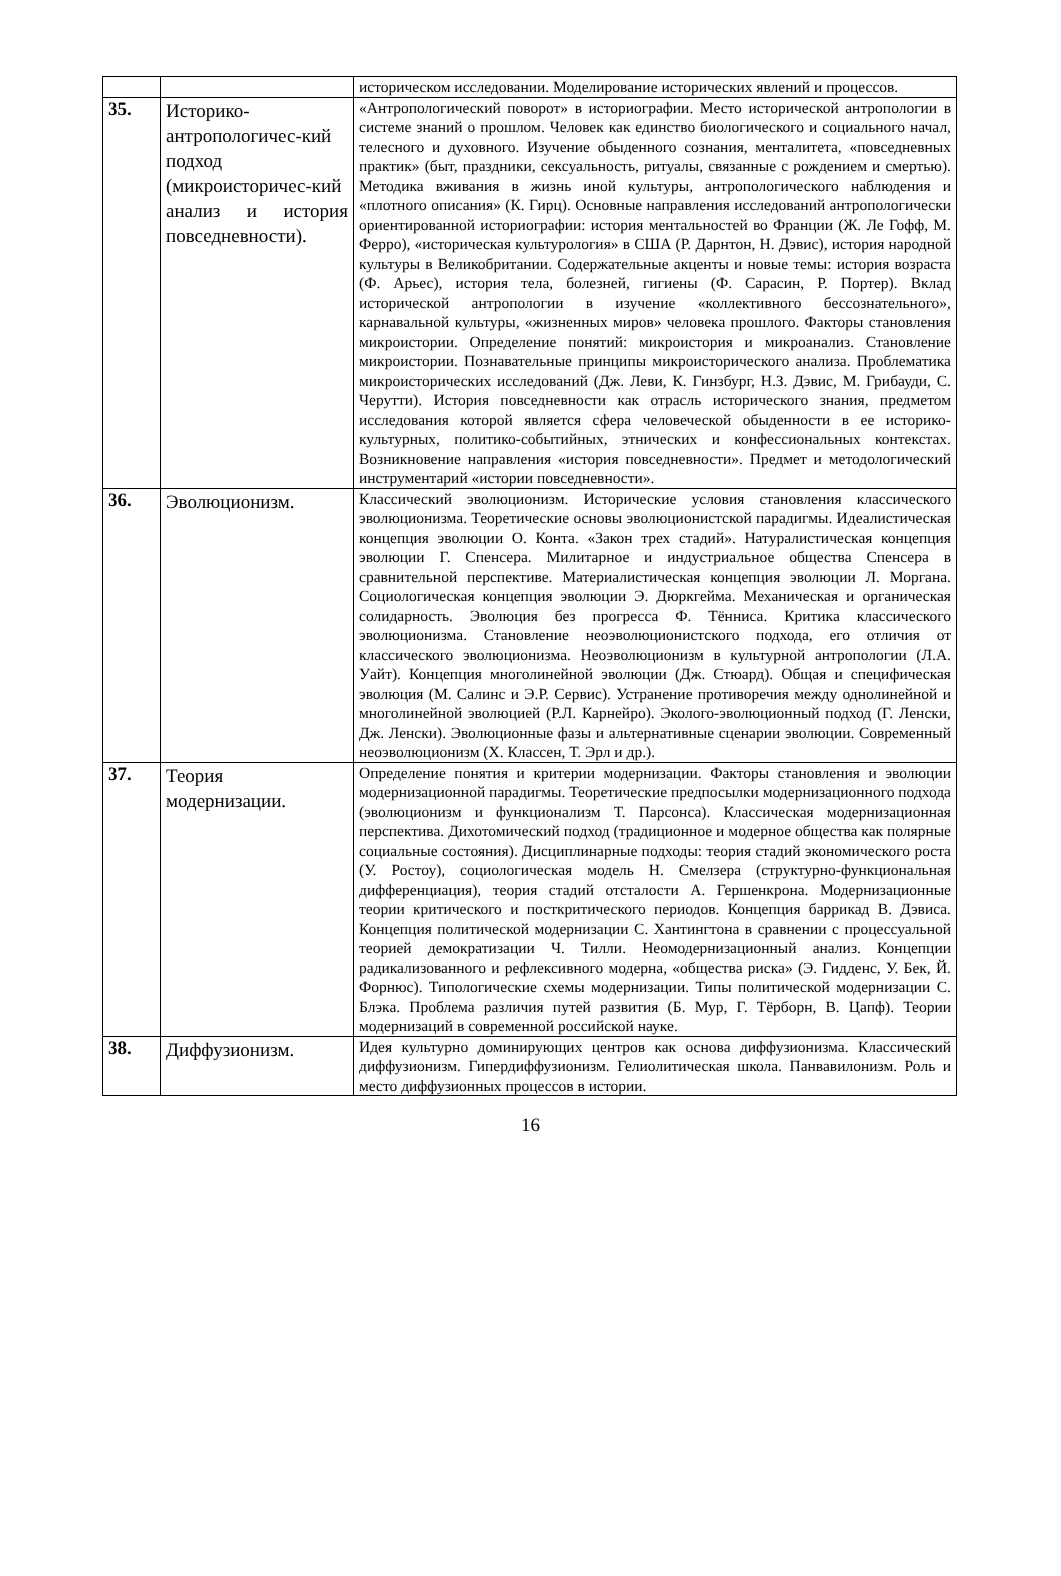| | | историческом исследовании. Моделирование исторических явлений и процессов. |
| 35. | Историко-антропологичес-кий подход (микроисторичес-кий анализ и история повседневности). | «Антропологический поворот» в историографии. Место исторической антропологии в системе знаний о прошлом. Человек как единство биологического и социального начал, телесного и духовного. Изучение обыденного сознания, менталитета, «повседневных практик» (быт, праздники, сексуальность, ритуалы, связанные с рождением и смертью). Методика вживания в жизнь иной культуры, антропологического наблюдения и «плотного описания» (К. Гирц). Основные направления исследований антропологически ориентированной историографии: история ментальностей во Франции (Ж. Ле Гофф, М. Ферро), «историческая культурология» в США (Р. Дарнтон, Н. Дэвис), история народной культуры в Великобритании. Содержательные акценты и новые темы: история возраста (Ф. Арьес), история тела, болезней, гигиены (Ф. Сарасин, Р. Портер). Вклад исторической антропологии в изучение «коллективного бессознательного», карнавальной культуры, «жизненных миров» человека прошлого. Факторы становления микроистории. Определение понятий: микроистория и микроанализ. Становление микроистории. Познавательные принципы микроисторического анализа. Проблематика микроисторических исследований (Дж. Леви, К. Гинзбург, Н.З. Дэвис, М. Грибауди, С. Черутти). История повседневности как отрасль исторического знания, предметом исследования которой является сфера человеческой обыденности в ее историко-культурных, политико-событийных, этнических и конфессиональных контекстах. Возникновение направления «история повседневности». Предмет и методологический инструментарий «истории повседневности». |
| 36. | Эволюционизм. | Классический эволюционизм. Исторические условия становления классического эволюционизма. Теоретические основы эволюционистской парадигмы. Идеалистическая концепция эволюции О. Конта. «Закон трех стадий». Натуралистическая концепция эволюции Г. Спенсера. Милитарное и индустриальное общества Спенсера в сравнительной перспективе. Материалистическая концепция эволюции Л. Моргана. Социологическая концепция эволюции Э. Дюркгейма. Механическая и органическая солидарность. Эволюция без прогресса Ф. Тённиса. Критика классического эволюционизма. Становление неоэволюционистского подхода, его отличия от классического эволюционизма. Неоэволюционизм в культурной антропологии (Л.А. Уайт). Концепция многолинейной эволюции (Дж. Стюард). Общая и специфическая эволюция (М. Салинс и Э.Р. Сервис). Устранение противоречия между однолинейной и многолинейной эволюцией (Р.Л. Карнейро). Эколого-эволюционный подход (Г. Ленски, Дж. Ленски). Эволюционные фазы и альтернативные сценарии эволюции. Современный неоэволюционизм (Х. Классен, Т. Эрл и др.). |
| 37. | Теория модернизации. | Определение понятия и критерии модернизации. Факторы становления и эволюции модернизационной парадигмы. Теоретические предпосылки модернизационного подхода (эволюционизм и функционализм Т. Парсонса). Классическая модернизационная перспектива. Дихотомический подход (традиционное и модерное общества как полярные социальные состояния). Дисциплинарные подходы: теория стадий экономического роста (У. Ростоу), социологическая модель Н. Смелзера (структурно-функциональная дифференциация), теория стадий отсталости А. Гершенкрона. Модернизационные теории критического и посткритического периодов. Концепция баррикад В. Дэвиса. Концепция политической модернизации С. Хантингтона в сравнении с процессуальной теорией демократизации Ч. Тилли. Неомодернизационный анализ. Концепции радикализованного и рефлексивного модерна, «общества риска» (Э. Гидденс, У. Бек, Й. Форнюс). Типологические схемы модернизации. Типы политической модернизации С. Блэка. Проблема различия путей развития (Б. Мур, Г. Тёрборн, В. Цапф). Теории модернизаций в современной российской науке. |
| 38. | Диффузионизм. | Идея культурно доминирующих центров как основа диффузионизма. Классический диффузионизм. Гипердиффузионизм. Гелиолитическая школа. Панвавилонизм. Роль и место диффузионных процессов в истории. |
16